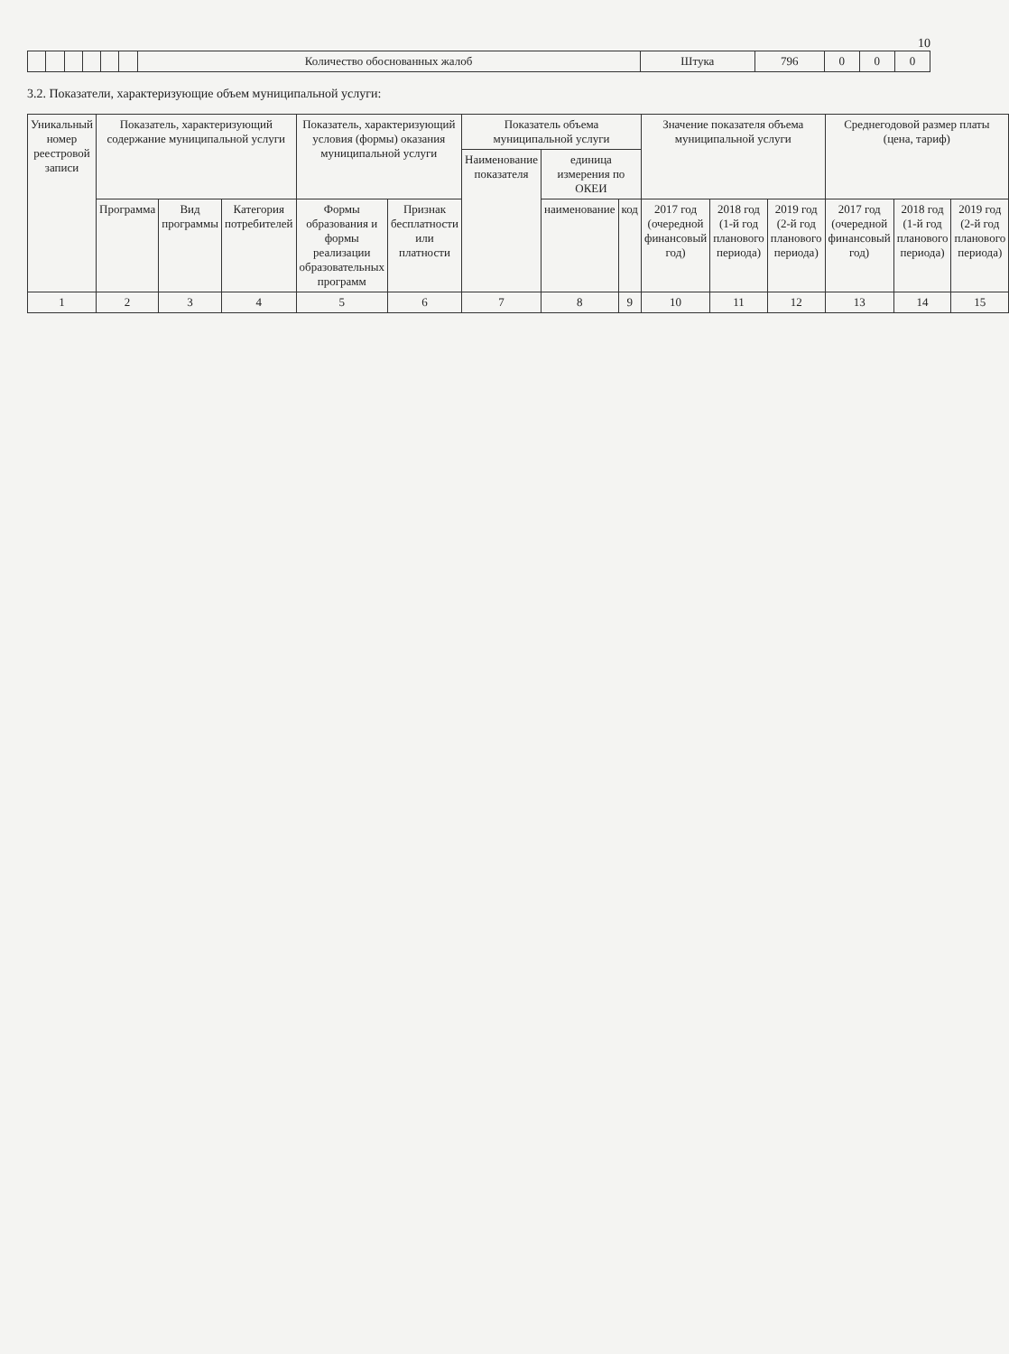10
| | | | | | | Количество обоснованных жалоб | Штука | 796 | 0 | 0 | 0 |
3.2. Показатели, характеризующие объем муниципальной услуги:
| Уникальный номер реестровой записи | Показатель, характеризующий содержание муниципальной услуги | | | Показатель, характеризующий условия (формы) оказания муниципальной услуги | | Показатель объема муниципальной услуги | | | Значение показателя объема муниципальной услуги | | | Среднегодовой размер платы (цена, тариф) | | |
| --- | --- | --- | --- | --- | --- | --- | --- | --- | --- | --- | --- | --- | --- | --- |
| | | | | | | Наименование показателя | единица измерения по ОКЕИ | | | | | | | |
| | Программа | Вид программы | Категория потребителей | Формы образования и формы реализации образовательных программ | Признак бесплатности или платности | | наименование | код | 2017 год (очередной финансовый год) | 2018 год (1-й год планового периода) | 2019 год (2-й год планового периода) | 2017 год (очередной финансовый год) | 2018 год (1-й год планового периода) | 2019 год (2-й год планового периода) |
| 1 | 2 | 3 | 4 | 5 | 6 | 7 | 8 | 9 | 10 | 11 | 12 | 13 | 14 | 15 |